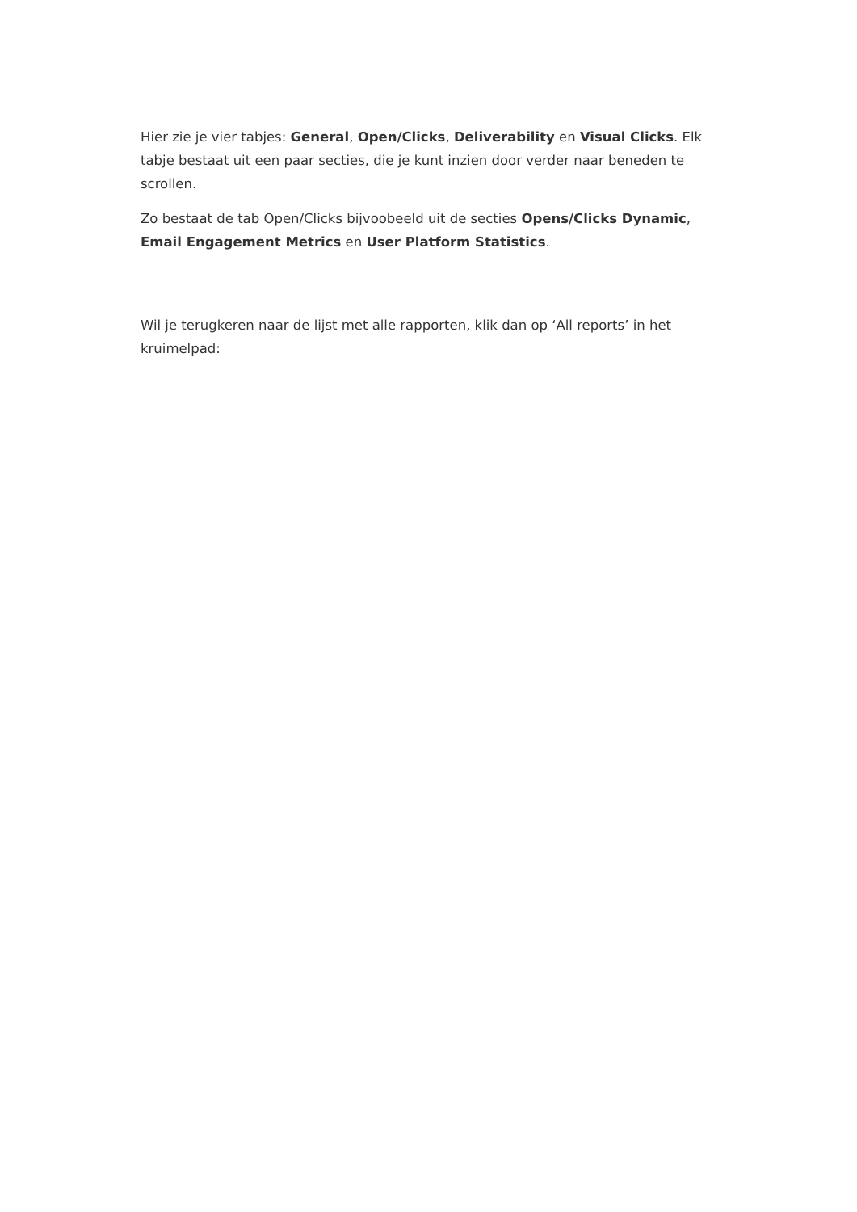Hier zie je vier tabjes: General, Open/Clicks, Deliverability en Visual Clicks. Elk tabje bestaat uit een paar secties, die je kunt inzien door verder naar beneden te scrollen.
Zo bestaat de tab Open/Clicks bijvoobeeld uit de secties Opens/Clicks Dynamic, Email Engagement Metrics en User Platform Statistics.
Wil je terugkeren naar de lijst met alle rapporten, klik dan op ‘All reports’ in het kruimelpad: